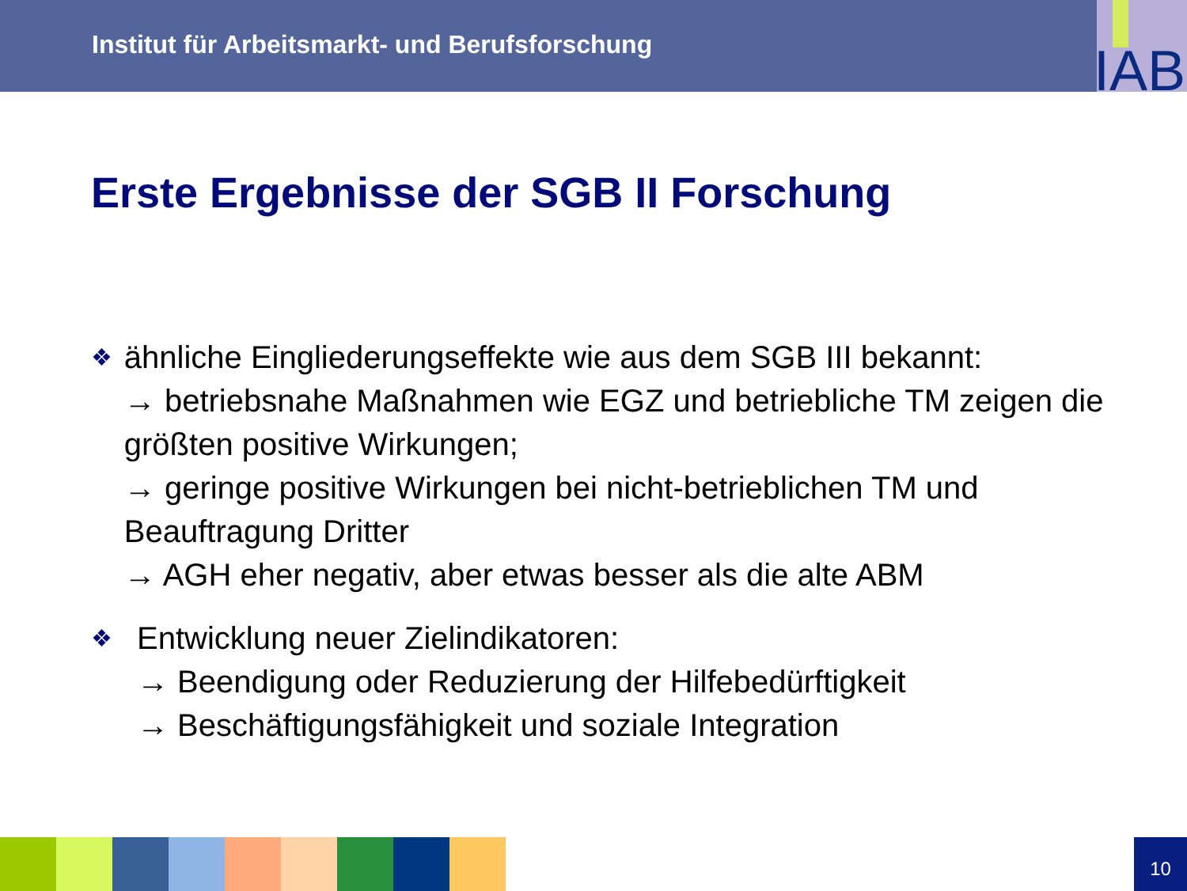Institut für Arbeitsmarkt- und Berufsforschung
IAB
Erste Ergebnisse der SGB II Forschung
❖
ähnliche Eingliederungseffekte wie aus dem SGB III bekannt:
→ betriebsnahe Maßnahmen wie EGZ und betriebliche TM zeigen die größten positive Wirkungen;
→ geringe positive Wirkungen bei nicht-betrieblichen TM und Beauftragung Dritter
→ AGH eher negativ, aber etwas besser als die alte ABM
❖
Entwicklung neuer Zielindikatoren:
→ Beendigung oder Reduzierung der Hilfebedürftigkeit
→ Beschäftigungsfähigkeit und soziale Integration
10